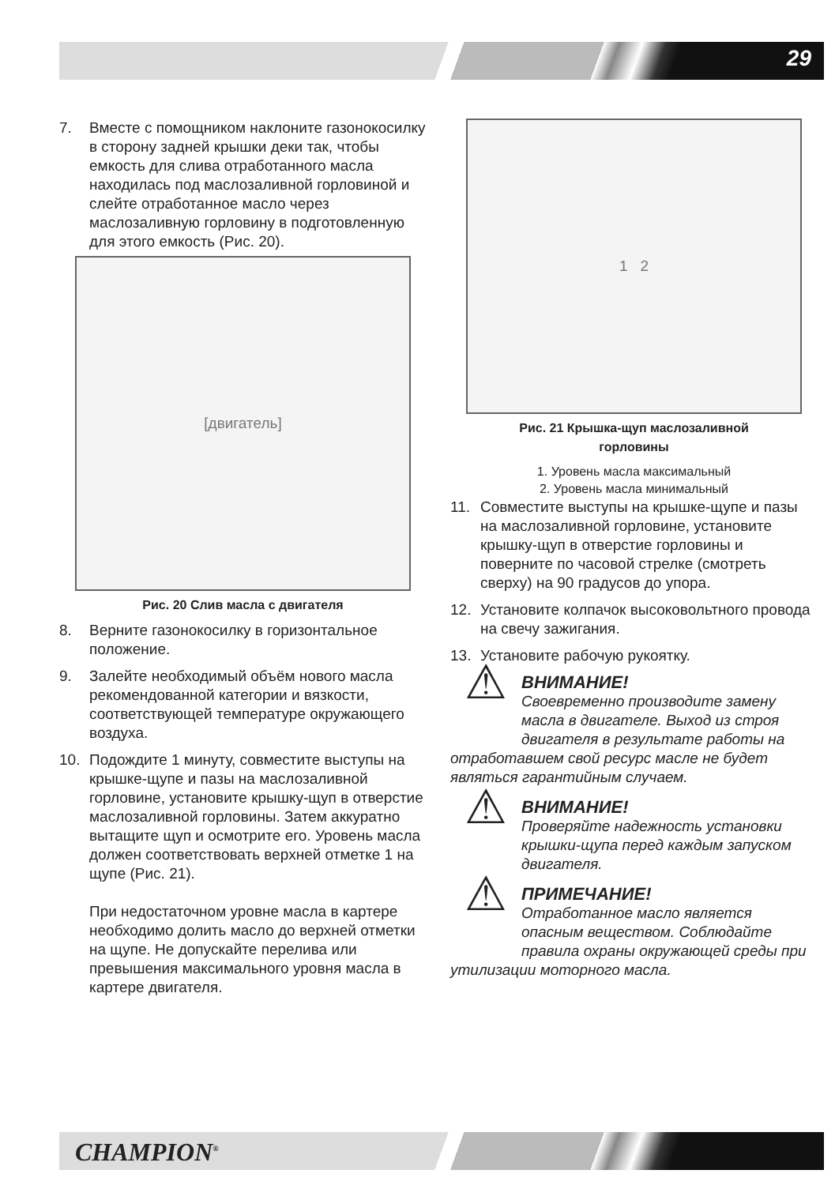29
7. Вместе с помощником наклоните газонокосилку в сторону задней крышки деки так, чтобы емкость для слива отработанного масла находилась под маслозаливной горловиной и слейте отработанное масло через маслозаливную горловину в подготовленную для этого емкость (Рис. 20).
[двигатель]
Рис. 20 Слив масла с двигателя
8. Верните газонокосилку в горизонтальное положение.
9. Залейте необходимый объём нового масла рекомендованной категории и вязкости, соответствующей температуре окружающего воздуха.
10. Подождите 1 минуту, совместите выступы на крышке-щупе и пазы на маслозаливной горловине, установите крышку-щуп в отверстие маслозаливной горловины. Затем аккуратно вытащите щуп и осмотрите его. Уровень масла должен соответствовать верхней отметке 1 на щупе (Рис. 21).
При недостаточном уровне масла в картере необходимо долить масло до верхней отметки на щупе. Не допускайте перелива или превышения максимального уровня масла в картере двигателя.
1 2
Рис. 21 Крышка-щуп маслозаливной
горловины
1. Уровень масла максимальный
2. Уровень масла минимальный
11. Совместите выступы на крышке-щупе и пазы на маслозаливной горловине, установите крышку-щуп в отверстие горловины и поверните по часовой стрелке (смотреть сверху) на 90 градусов до упора.
12. Установите колпачок высоковольтного провода на свечу зажигания.
13. Установите рабочую рукоятку.
⚠
ВНИМАНИЕ!
Своевременно производите замену масла в двигателе. Выход из строя двигателя в результате работы на отработавшем свой ресурс масле не будет являться гарантийным случаем.
⚠
ВНИМАНИЕ!
Проверяйте надежность установки крышки-щупа перед каждым запуском двигателя.
⚠
ПРИМЕЧАНИЕ!
Отработанное масло является опасным веществом. Соблюдайте правила охраны окружающей среды при утилизации моторного масла.
CHAMPION<sup>®</sup>